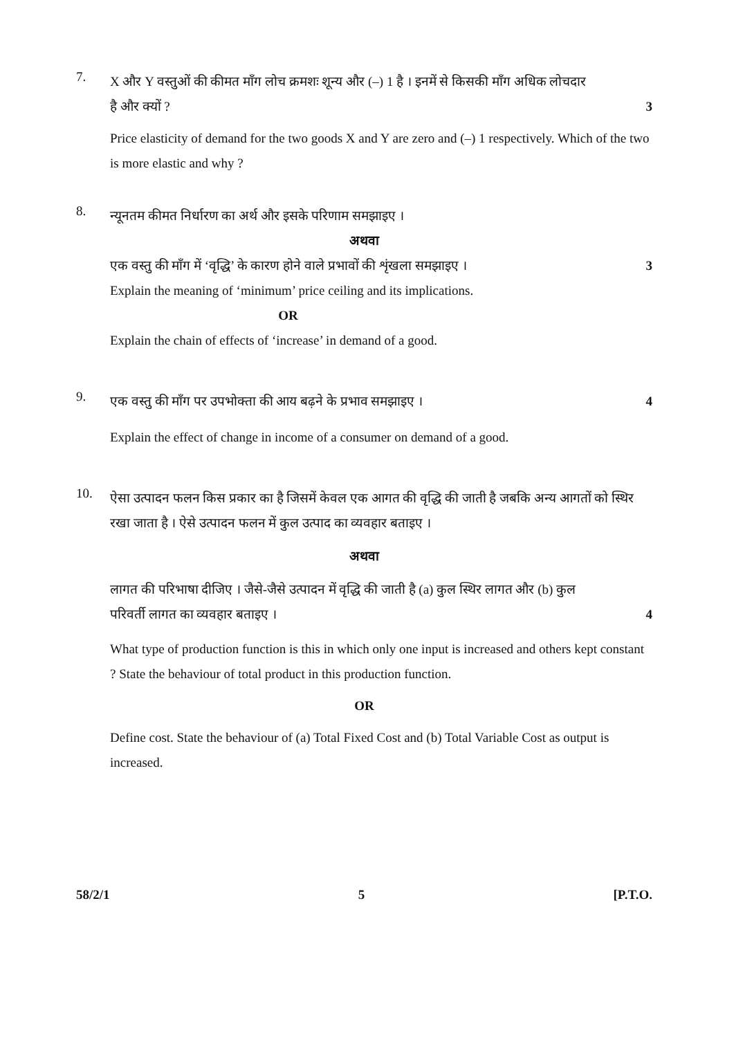7.
X और Y वस्तुओं की कीमत माँग लोच क्रमशः शून्य और (–) 1 है । इनमें से किसकी माँग अधिक लोचदार
है और क्यों ? 3
Price elasticity of demand for the two goods X and Y are zero and (–) 1 respectively. Which of the two is more elastic and why ?
8.
न्यूनतम कीमत निर्धारण का अर्थ और इसके परिणाम समझाइए ।
अथवा
एक वस्तु की माँग में ‘वृद्धि’ के कारण होने वाले प्रभावों की शृंखला समझाइए ।
3
Explain the meaning of ‘minimum’ price ceiling and its implications.
OR
Explain the chain of effects of ‘increase’ in demand of a good.
9.
एक वस्तु की माँग पर उपभोक्ता की आय बढ़ने के प्रभाव समझाइए ।
4
Explain the effect of change in income of a consumer on demand of a good.
10.
ऐसा उत्पादन फलन किस प्रकार का है जिसमें केवल एक आगत की वृद्धि की जाती है जबकि अन्य आगतों को स्थिर रखा जाता है । ऐसे उत्पादन फलन में कुल उत्पाद का व्यवहार बताइए ।
अथवा
लागत की परिभाषा दीजिए । जैसे-जैसे उत्पादन में वृद्धि की जाती है (a) कुल स्थिर लागत और (b) कुल
परिवर्ती लागत का व्यवहार बताइए ।
4
What type of production function is this in which only one input is increased and others kept constant ? State the behaviour of total product in this production function.
OR
Define cost. State the behaviour of (a) Total Fixed Cost and (b) Total Variable Cost as output is increased.
58/2/1 5 [P.T.O.